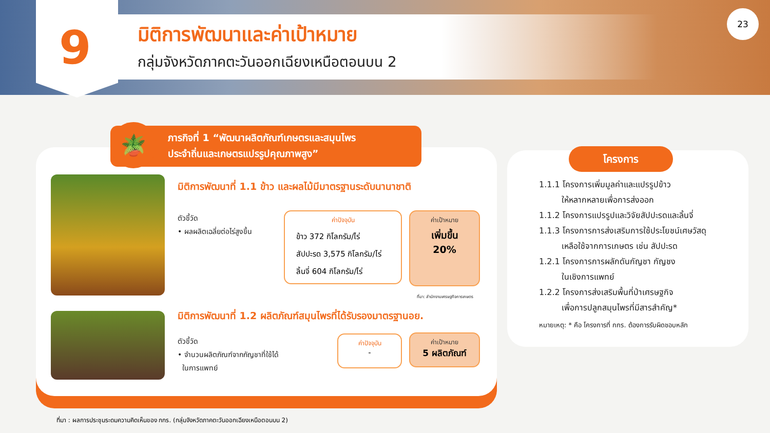9 มิติการพัฒนาและค่าเป้าหมาย
กลุ่มจังหวัดภาคตะวันออกเฉียงเหนือตอนบน 2
23
ภารกิจที่ 1 “พัฒนาผลิตภัณฑ์เกษตรและสมุนไพร
ประจำถิ่นและเกษตรแปรรูปคุณภาพสูง”
🪴
มิติการพัฒนาที่ 1.1 ข้าว และผลไม้มีมาตรฐานระดับนานาชาติ
ตัวชี้วัด
• ผลผลิตเฉลี่ยต่อไร่สูงขึ้น
ค่าปัจจุบัน
ข้าว 372 กิโลกรัม/ไร่
สัปปะรด 3,575 กิโลกรัม/ไร่
ลิ้นจี่ 604 กิโลกรัม/ไร่
ค่าเป้าหมาย
เพิ่มขึ้น
20%
ที่มา: สำนักงานเศรษฐกิจการเกษตร
มิติการพัฒนาที่ 1.2 ผลิตภัณฑ์สมุนไพรที่ได้รับรองมาตรฐานอย.
ตัวชี้วัด
• จำนวนผลิตภัณฑ์จากกัญชาที่ใช้ได้
ในการแพทย์
ค่าปัจจุบัน
-
ค่าเป้าหมาย
5 ผลิตภัณฑ์
โครงการ
1.1.1 โครงการเพิ่มมูลค่าและแปรรูปข้าว
ให้หลากหลายเพื่อการส่งออก
1.1.2 โครงการแปรรูปและวิจัยสัปปะรดและลิ้นจี่
1.1.3 โครงการการส่งเสริมการใช้ประโยชน์เศษวัสดุ
เหลือใช้จากการเกษตร เช่น สัปปะรด
1.2.1 โครงการการผลักดันกัญชา กัญชง
ในเชิงการแพทย์
1.2.2 โครงการส่งเสริมพื้นที่ป่าเศรษฐกิจ
เพื่อการปลูกสมุนไพรที่มีสารสำคัญ*
หมายเหตุ: * คือ โครงการที่ กกร. ต้องการรับผิดชอบหลัก
ที่มา : ผลการประชุมระดมความคิดเห็นของ กกร. (กลุ่มจังหวัดภาคตะวันออกเฉียงเหนือตอนบน 2)